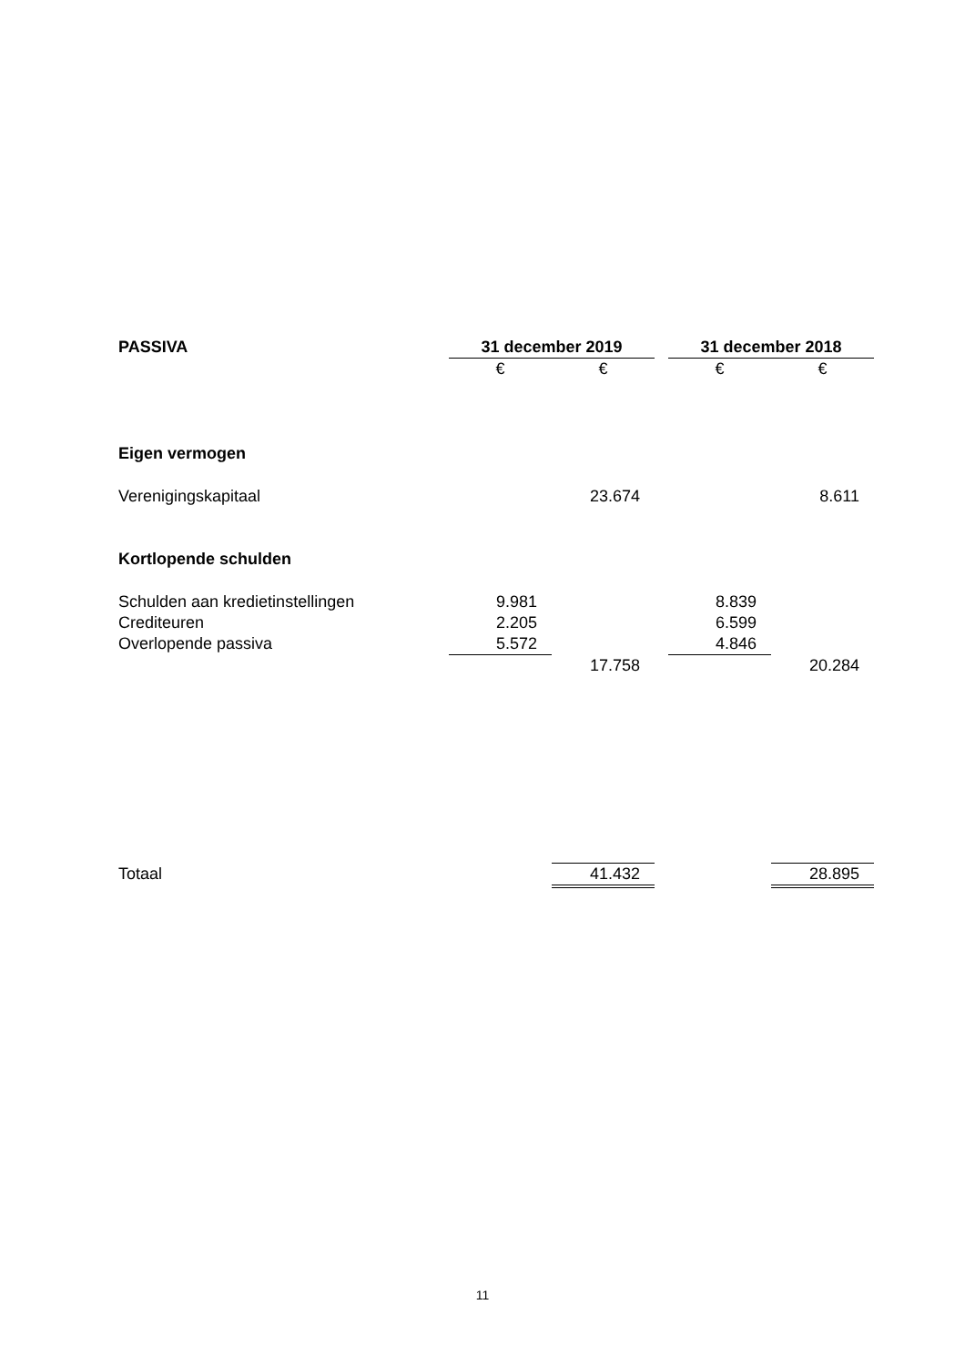| PASSIVA | 31 december 2019 | | | 31 december 2018 | |
| | € | € | | € | € |
| Eigen vermogen | | | | | |
| Verenigingskapitaal | | 23.674 | | | 8.611 |
| Kortlopende schulden | | | | | |
| Schulden aan kredietinstellingen | 9.981 | | | 8.839 | |
| Crediteuren | 2.205 | | | 6.599 | |
| Overlopende passiva | 5.572 | | | 4.846 | |
| | | 17.758 | | | 20.284 |
| Totaal | | 41.432 | | | 28.895 |
11